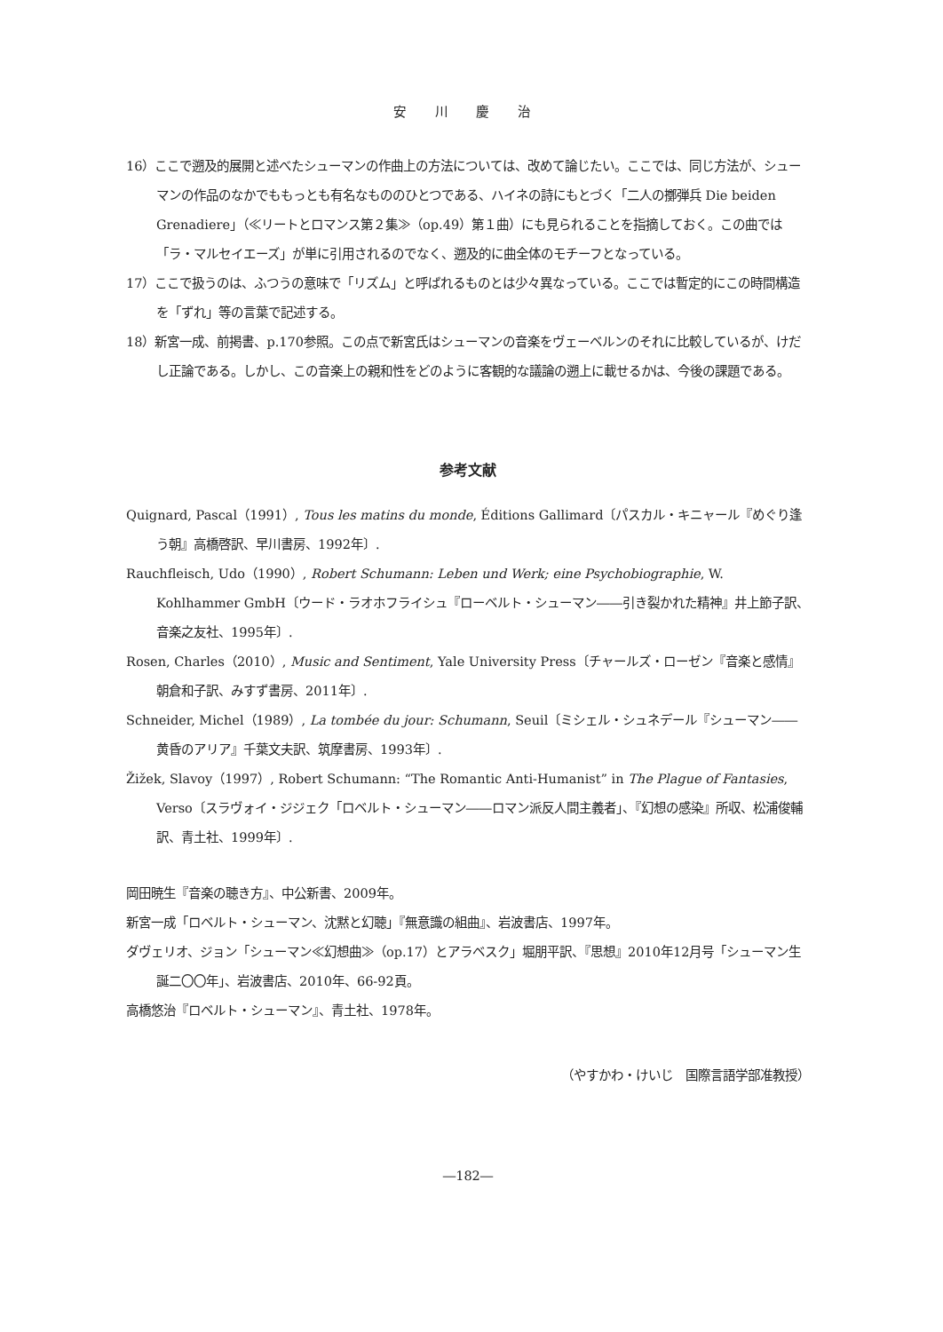安 川 慶 治
16）ここで遡及的展開と述べたシューマンの作曲上の方法については、改めて論じたい。ここでは、同じ方法が、シューマンの作品のなかでももっとも有名なもののひとつである、ハイネの詩にもとづく「二人の擲弾兵 Die beiden Grenadiere」（≪リートとロマンス第２集≫（op.49）第１曲）にも見られることを指摘しておく。この曲では「ラ・マルセイエーズ」が単に引用されるのでなく、遡及的に曲全体のモチーフとなっている。
17）ここで扱うのは、ふつうの意味で「リズム」と呼ばれるものとは少々異なっている。ここでは暫定的にこの時間構造を「ずれ」等の言葉で記述する。
18）新宮一成、前掲書、p.170参照。この点で新宮氏はシューマンの音楽をヴェーベルンのそれに比較しているが、けだし正論である。しかし、この音楽上の親和性をどのように客観的な議論の遡上に載せるかは、今後の課題である。
参考文献
Quignard, Pascal（1991）, Tous les matins du monde, Éditions Gallimard〔パスカル・キニャール『めぐり逢う朝』高橋啓訳、早川書房、1992年〕.
Rauchfleisch, Udo（1990）, Robert Schumann: Leben und Werk; eine Psychobiographie, W. Kohlhammer GmbH〔ウード・ラオホフライシュ『ローベルト・シューマン――引き裂かれた精神』井上節子訳、音楽之友社、1995年〕.
Rosen, Charles（2010）, Music and Sentiment, Yale University Press〔チャールズ・ローゼン『音楽と感情』朝倉和子訳、みすず書房、2011年〕.
Schneider, Michel（1989）, La tombée du jour: Schumann, Seuil〔ミシェル・シュネデール『シューマン――黄昏のアリア』千葉文夫訳、筑摩書房、1993年〕.
Žižek, Slavoy（1997）, Robert Schumann: “The Romantic Anti-Humanist” in The Plague of Fantasies, Verso〔スラヴォイ・ジジェク「ロベルト・シューマン――ロマン派反人間主義者」、『幻想の感染』所収、松浦俊輔訳、青土社、1999年〕.
岡田暁生『音楽の聴き方』、中公新書、2009年。
新宮一成「ロベルト・シューマン、沈黙と幻聴」『無意識の組曲』、岩波書店、1997年。
ダヴェリオ、ジョン「シューマン≪幻想曲≫（op.17）とアラベスク」堀朋平訳、『思想』2010年12月号「シューマン生誕二〇〇年」、岩波書店、2010年、66-92頁。
高橋悠治『ロベルト・シューマン』、青土社、1978年。
（やすかわ・けいじ　国際言語学部准教授）
―182―